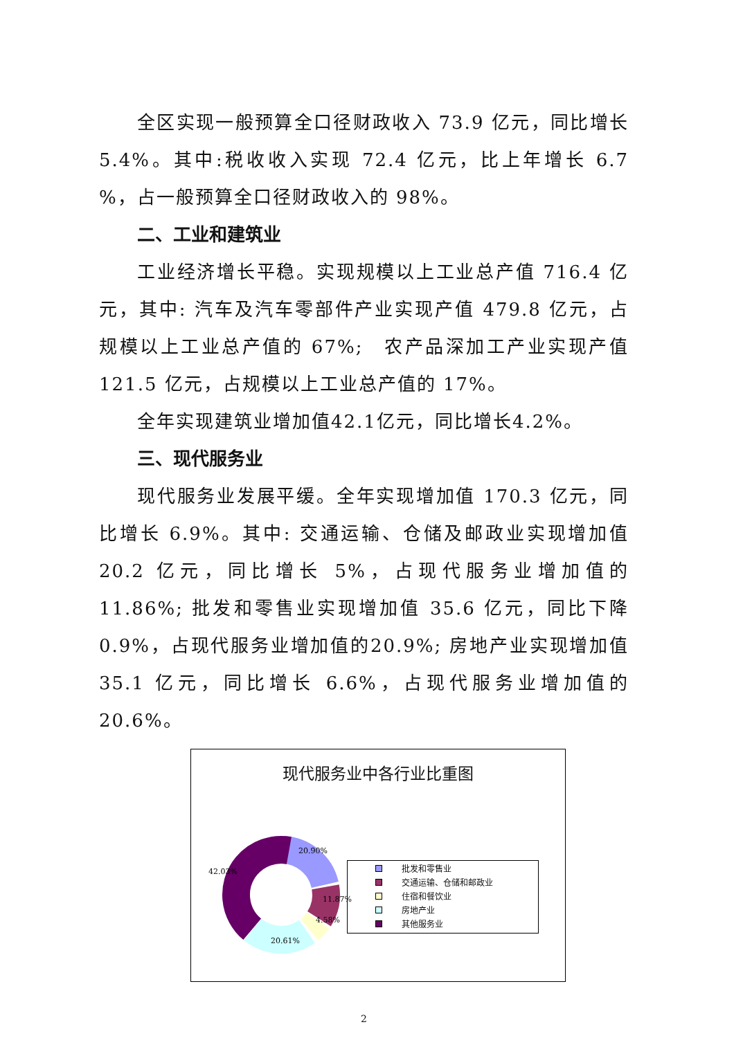全区实现一般预算全口径财政收入 73.9 亿元，同比增长5.4%。其中:税收收入实现 72.4 亿元，比上年增长 6.7 %，占一般预算全口径财政收入的 98%。
二、工业和建筑业
工业经济增长平稳。实现规模以上工业总产值 716.4 亿元，其中: 汽车及汽车零部件产业实现产值 479.8 亿元，占规模以上工业总产值的 67%;　农产品深加工产业实现产值 121.5 亿元，占规模以上工业总产值的 17%。
全年实现建筑业增加值42.1亿元，同比增长4.2%。
三、现代服务业
现代服务业发展平缓。全年实现增加值 170.3 亿元，同比增长 6.9%。其中: 交通运输、仓储及邮政业实现增加值 20.2 亿元，同比增长 5%，占现代服务业增加值的 11.86%; 批发和零售业实现增加值 35.6 亿元，同比下降 0.9%，占现代服务业增加值的20.9%; 房地产业实现增加值 35.1 亿元，同比增长 6.6%，占现代服务业增加值的 20.6%。
现代服务业中各行业比重图
20.90%
11.87%
4.58%
20.61%
42.03%
批发和零售业
交通运输、仓储和邮政业
住宿和餐饮业
房地产业
其他服务业
2